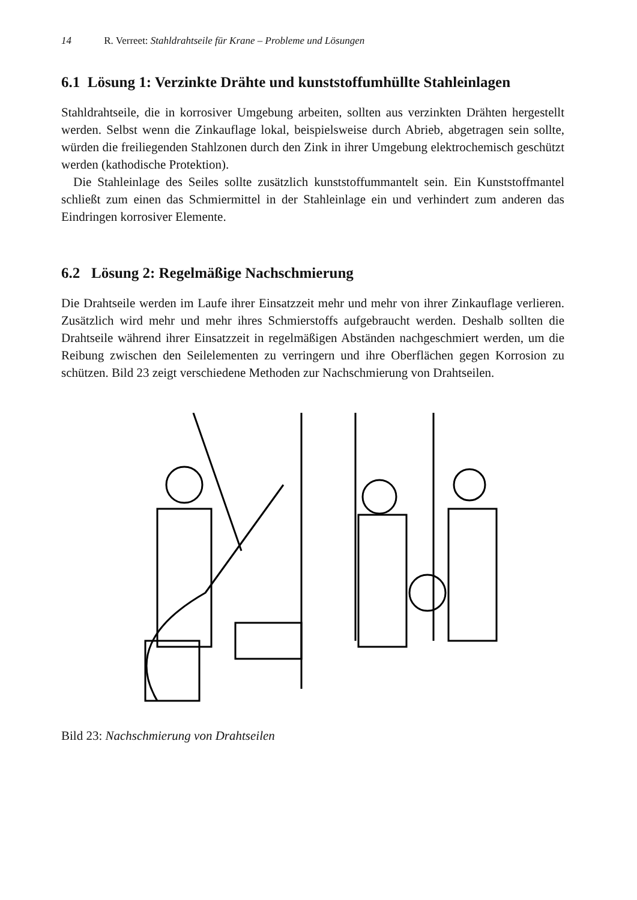14 R. Verreet: Stahldrahtseile für Krane – Probleme und Lösungen
6.1 Lösung 1: Verzinkte Drähte und kunststoffumhüllte Stahleinlagen
Stahldrahtseile, die in korrosiver Umgebung arbeiten, sollten aus verzinkten Drähten hergestellt werden. Selbst wenn die Zinkauflage lokal, beispielsweise durch Abrieb, abgetragen sein sollte, würden die freiliegenden Stahlzonen durch den Zink in ihrer Umgebung elektrochemisch geschützt werden (kathodische Protektion).
Die Stahleinlage des Seiles sollte zusätzlich kunststoffummantelt sein. Ein Kunststoffmantel schließt zum einen das Schmiermittel in der Stahleinlage ein und verhindert zum anderen das Eindringen korrosiver Elemente.
6.2 Lösung 2: Regelmäßige Nachschmierung
Die Drahtseile werden im Laufe ihrer Einsatzzeit mehr und mehr von ihrer Zinkauflage verlieren. Zusätzlich wird mehr und mehr ihres Schmierstoffs aufgebraucht werden. Deshalb sollten die Drahtseile während ihrer Einsatzzeit in regelmäßigen Abständen nachgeschmiert werden, um die Reibung zwischen den Seilelementen zu verringern und ihre Oberflächen gegen Korrosion zu schützen. Bild 23 zeigt verschiedene Methoden zur Nachschmierung von Drahtseilen.
Bild 23: Nachschmierung von Drahtseilen